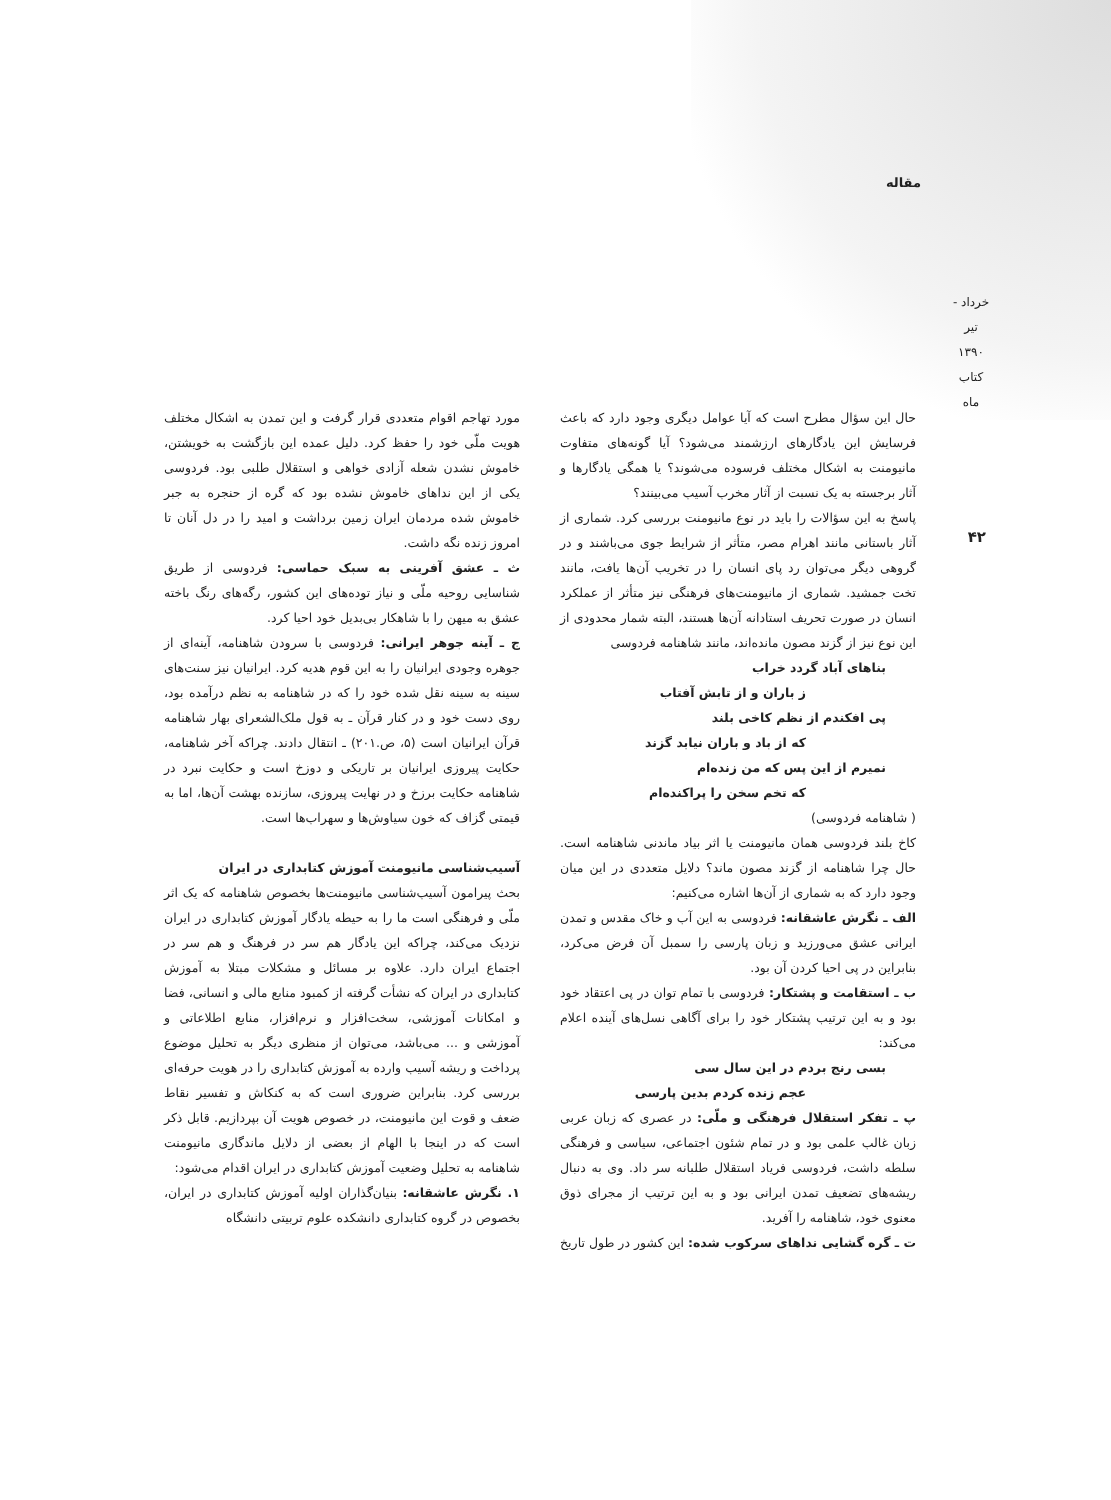مقاله
خرداد - تیر ۱۳۹۰ کتاب ماه
۴۲
حال این سؤال مطرح است که آیا عوامل دیگری وجود دارد که باعث فرسایش این یادگارهای ارزشمند می‌شود؟ آیا گونه‌های متفاوت مانیومنت به اشکال مختلف فرسوده می‌شوند؟ یا همگی یادگارها و آثار برجسته به یک نسبت از آثار مخرب آسیب می‌بینند؟
پاسخ به این سؤالات را باید در نوع مانیومنت بررسی کرد. شماری از آثار باستانی مانند اهرام مصر، متأثر از شرایط جوی می‌باشند و در گروهی دیگر می‌توان رد پای انسان را در تخریب آن‌ها یافت، مانند تخت جمشید. شماری از مانیومنت‌های فرهنگی نیز متأثر از عملکرد انسان در صورت تحریف استادانه آن‌ها هستند، البته شمار محدودی از این نوع نیز از گزند مصون مانده‌اند، مانند شاهنامه فردوسی
بناهای آباد گردد خراب
ز باران و از تابش آفتاب
پی افکندم از نظم کاخی بلند
که از باد و باران نیابد گزند
نمیرم از این پس که من زنده‌ام
که تخم سخن را پراکنده‌ام
( شاهنامه فردوسی)
کاخ بلند فردوسی همان مانیومنت یا اثر بیاد ماندنی شاهنامه است. حال چرا شاهنامه از گزند مصون ماند؟ دلایل متعددی در این میان وجود دارد که به شماری از آن‌ها اشاره می‌کنیم:
الف ـ نگرش عاشقانه: فردوسی به این آب و خاک مقدس و تمدن ایرانی عشق می‌ورزید و زبان پارسی را سمبل آن فرض می‌کرد، بنابراین در پی احیا کردن آن بود.
ب ـ استقامت و پشتکار: فردوسی با تمام توان در پی اعتقاد خود بود و به این ترتیب پشتکار خود را برای آگاهی نسل‌های آینده اعلام می‌کند:
بسی رنج بردم در این سال سی
عجم زنده کردم بدین پارسی
پ ـ تفکر استقلال فرهنگی و ملّی: در عصری که زبان عربی زبان غالب علمی بود و در تمام شئون اجتماعی، سیاسی و فرهنگی سلطه داشت، فردوسی فریاد استقلال طلبانه سر داد. وی به دنبال ریشه‌های تضعیف تمدن ایرانی بود و به این ترتیب از مجرای ذوق معنوی خود، شاهنامه را آفرید.
ت ـ گره گشایی نداهای سرکوب شده: این کشور در طول تاریخ
مورد تهاجم اقوام متعددی قرار گرفت و این تمدن به اشکال مختلف هویت ملّی خود را حفظ کرد. دلیل عمده این بازگشت به خویشتن، خاموش نشدن شعله آزادی خواهی و استقلال طلبی بود. فردوسی یکی از این نداهای خاموش نشده بود که گره از حنجره به جبر خاموش شده مردمان ایران زمین برداشت و امید را در دل آنان تا امروز زنده نگه داشت.
ث ـ عشق آفرینی به سبک حماسی: فردوسی از طریق شناسایی روحیه ملّی و نیاز توده‌های این کشور، رگه‌های رنگ باخته عشق به میهن را با شاهکار بی‌بدیل خود احیا کرد.
ج ـ آینه جوهر ایرانی: فردوسی با سرودن شاهنامه، آینه‌ای از جوهره وجودی ایرانیان را به این قوم هدیه کرد. ایرانیان نیز سنت‌های سینه به سینه نقل شده خود را که در شاهنامه به نظم درآمده بود، روی دست خود و در کنار قرآن ـ به قول ملک‌الشعرای بهار شاهنامه قرآن ایرانیان است (۵، ص.۲۰۱) ـ انتقال دادند. چراکه آخر شاهنامه، حکایت پیروزی ایرانیان بر تاریکی و دوزخ است و حکایت نبرد در شاهنامه حکایت برزخ و در نهایت پیروزی، سازنده بهشت آن‌ها، اما به قیمتی گزاف که خون سیاوش‌ها و سهراب‌ها است.
آسیب‌شناسی مانیومنت آموزش کتابداری در ایران
بحث پیرامون آسیب‌شناسی مانیومنت‌ها بخصوص شاهنامه که یک اثر ملّی و فرهنگی است ما را به حیطه یادگار آموزش کتابداری در ایران نزدیک می‌کند، چراکه این یادگار هم سر در فرهنگ و هم سر در اجتماع ایران دارد. علاوه بر مسائل و مشکلات مبتلا به آموزش کتابداری در ایران که نشأت گرفته از کمبود منابع مالی و انسانی، فضا و امکانات آموزشی، سخت‌افزار و نرم‌افزار، منابع اطلاعاتی و آموزشی و ... می‌باشد، می‌توان از منظری دیگر به تحلیل موضوع پرداخت و ریشه آسیب وارده به آموزش کتابداری را در هویت حرفه‌ای بررسی کرد. بنابراین ضروری است که به کنکاش و تفسیر نقاط ضعف و قوت این مانیومنت، در خصوص هویت آن بپردازیم. قابل ذکر است که در اینجا با الهام از بعضی از دلایل ماندگاری مانیومنت شاهنامه به تحلیل وضعیت آموزش کتابداری در ایران اقدام می‌شود:
۱. نگرش عاشقانه: بنیان‌گذاران اولیه آموزش کتابداری در ایران، بخصوص در گروه کتابداری دانشکده علوم تربیتی دانشگاه